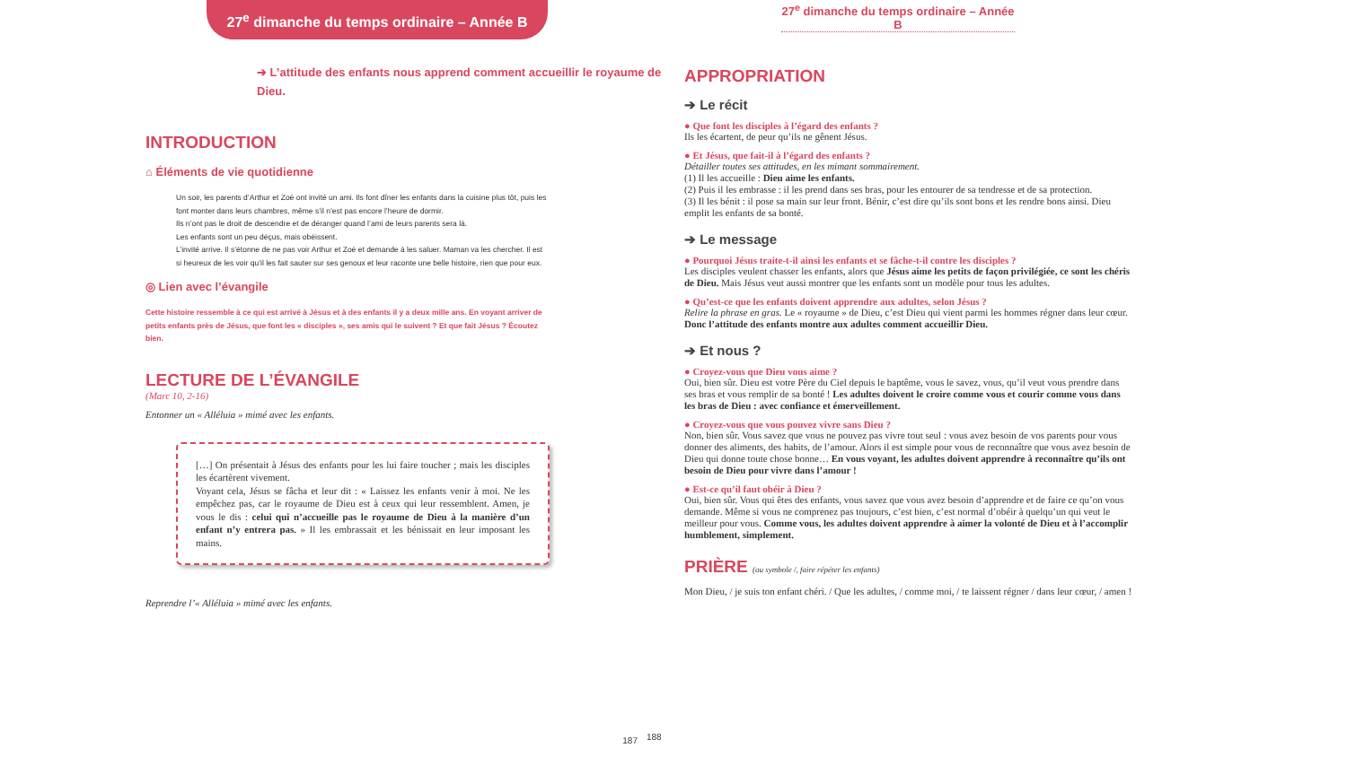27<sup>e</sup> dimanche du temps ordinaire – Année B
➔ L’attitude des enfants nous apprend comment accueillir le royaume de Dieu.
INTRODUCTION
⌂ Éléments de vie quotidienne
Un soir, les parents d’Arthur et Zoé ont invité un ami. Ils font dîner les enfants dans la cuisine plus tôt, puis les font monter dans leurs chambres, même s’il n’est pas encore l’heure de dormir.
Ils n’ont pas le droit de descendre et de déranger quand l’ami de leurs parents sera là.
Les enfants sont un peu déçus, mais obéissent.
L’invité arrive. Il s’étonne de ne pas voir Arthur et Zoé et demande à les saluer. Maman va les chercher. Il est si heureux de les voir qu’il les fait sauter sur ses genoux et leur raconte une belle histoire, rien que pour eux.
◎ Lien avec l’évangile
Cette histoire ressemble à ce qui est arrivé à Jésus et à des enfants il y a deux mille ans. En voyant arriver de petits enfants près de Jésus, que font les « disciples », ses amis qui le suivent ? Et que fait Jésus ? Écoutez bien.
LECTURE DE L’ÉVANGILE
(Marc 10, 2-16)
Entonner un « Alléluia » mimé avec les enfants.
[…] On présentait à Jésus des enfants pour les lui faire toucher ; mais les disciples les écartèrent vivement.
Voyant cela, Jésus se fâcha et leur dit : « Laissez les enfants venir à moi. Ne les empêchez pas, car le royaume de Dieu est à ceux qui leur ressemblent. Amen, je vous le dis : celui qui n’accueille pas le royaume de Dieu à la manière d’un enfant n’y entrera pas. » Il les embrassait et les bénissait en leur imposant les mains.
Reprendre l’« Alléluia » mimé avec les enfants.
187
27<sup>e</sup> dimanche du temps ordinaire – Année B
APPROPRIATION
➔ Le récit
● Que font les disciples à l’égard des enfants ?
Ils les écartent, de peur qu’ils ne gênent Jésus.
● Et Jésus, que fait-il à l’égard des enfants ?
Détailler toutes ses attitudes, en les mimant sommairement.
(1) Il les accueille : Dieu aime les enfants.
(2) Puis il les embrasse : il les prend dans ses bras, pour les entourer de sa tendresse et de sa protection.
(3) Il les bénit : il pose sa main sur leur front. Bénir, c’est dire qu’ils sont bons et les rendre bons ainsi. Dieu emplit les enfants de sa bonté.
➔ Le message
● Pourquoi Jésus traite-t-il ainsi les enfants et se fâche-t-il contre les disciples ?
Les disciples veulent chasser les enfants, alors que Jésus aime les petits de façon privilégiée, ce sont les chéris de Dieu. Mais Jésus veut aussi montrer que les enfants sont un modèle pour tous les adultes.
● Qu’est-ce que les enfants doivent apprendre aux adultes, selon Jésus ?
Relire la phrase en gras. Le « royaume » de Dieu, c’est Dieu qui vient parmi les hommes régner dans leur cœur. Donc l’attitude des enfants montre aux adultes comment accueillir Dieu.
➔ Et nous ?
● Croyez-vous que Dieu vous aime ?
Oui, bien sûr. Dieu est votre Père du Ciel depuis le baptême, vous le savez, vous, qu’il veut vous prendre dans ses bras et vous remplir de sa bonté ! Les adultes doivent le croire comme vous et courir comme vous dans les bras de Dieu : avec confiance et émerveillement.
● Croyez-vous que vous pouvez vivre sans Dieu ?
Non, bien sûr. Vous savez que vous ne pouvez pas vivre tout seul : vous avez besoin de vos parents pour vous donner des aliments, des habits, de l’amour. Alors il est simple pour vous de reconnaître que vous avez besoin de Dieu qui donne toute chose bonne… En vous voyant, les adultes doivent apprendre à reconnaître qu’ils ont besoin de Dieu pour vivre dans l’amour !
● Est-ce qu’il faut obéir à Dieu ?
Oui, bien sûr. Vous qui êtes des enfants, vous savez que vous avez besoin d’apprendre et de faire ce qu’on vous demande. Même si vous ne comprenez pas toujours, c’est bien, c’est normal d’obéir à quelqu’un qui veut le meilleur pour vous. Comme vous, les adultes doivent apprendre à aimer la volonté de Dieu et à l’accomplir humblement, simplement.
PRIÈRE (au symbole /, faire répéter les enfants)
Mon Dieu, / je suis ton enfant chéri. / Que les adultes, / comme moi, / te laissent régner / dans leur cœur, / amen !
188